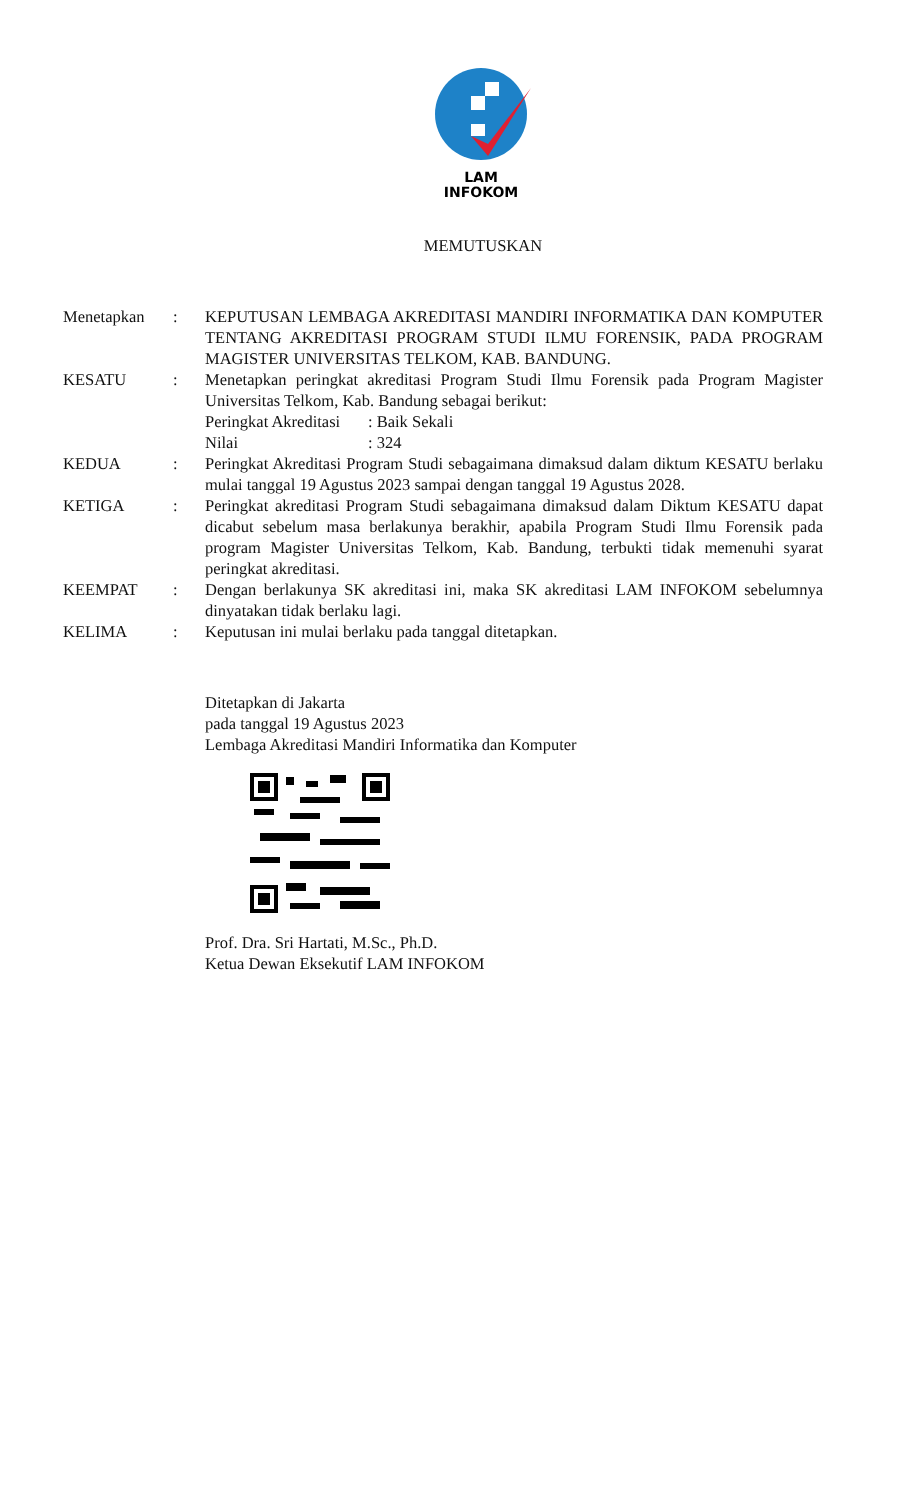LAM
INFOKOM
MEMUTUSKAN
Menetapkan : KEPUTUSAN LEMBAGA AKREDITASI MANDIRI INFORMATIKA DAN KOMPUTER TENTANG AKREDITASI PROGRAM STUDI ILMU FORENSIK, PADA PROGRAM MAGISTER UNIVERSITAS TELKOM, KAB. BANDUNG.
KESATU : Menetapkan peringkat akreditasi Program Studi Ilmu Forensik pada Program Magister Universitas Telkom, Kab. Bandung sebagai berikut:
Peringkat Akreditasi: Baik Sekali
Nilai: 324
KEDUA : Peringkat Akreditasi Program Studi sebagaimana dimaksud dalam diktum KESATU berlaku mulai tanggal 19 Agustus 2023 sampai dengan tanggal 19 Agustus 2028.
KETIGA : Peringkat akreditasi Program Studi sebagaimana dimaksud dalam Diktum KESATU dapat dicabut sebelum masa berlakunya berakhir, apabila Program Studi Ilmu Forensik pada program Magister Universitas Telkom, Kab. Bandung, terbukti tidak memenuhi syarat peringkat akreditasi.
KEEMPAT : Dengan berlakunya SK akreditasi ini, maka SK akreditasi LAM INFOKOM sebelumnya dinyatakan tidak berlaku lagi.
KELIMA : Keputusan ini mulai berlaku pada tanggal ditetapkan.
Ditetapkan di Jakarta
pada tanggal 19 Agustus 2023
Lembaga Akreditasi Mandiri Informatika dan Komputer
Prof. Dra. Sri Hartati, M.Sc., Ph.D.
Ketua Dewan Eksekutif LAM INFOKOM